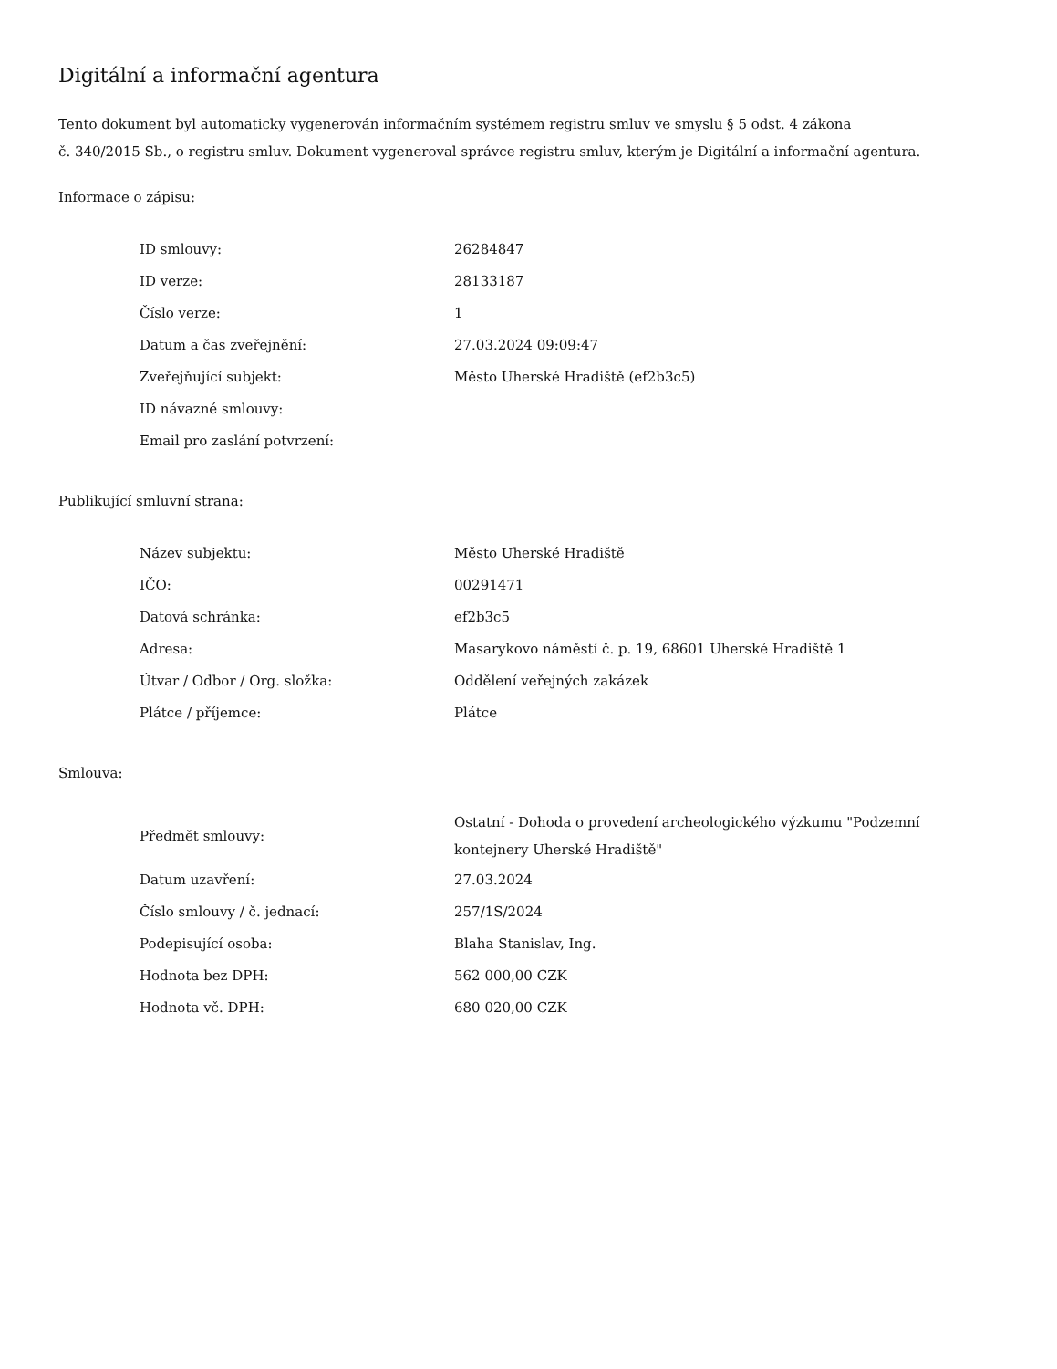Digitální a informační agentura
Tento dokument byl automaticky vygenerován informačním systémem registru smluv ve smyslu § 5 odst. 4 zákona
č. 340/2015 Sb., o registru smluv. Dokument vygeneroval správce registru smluv, kterým je Digitální a informační agentura.
Informace o zápisu:
| ID smlouvy: | 26284847 |
| ID verze: | 28133187 |
| Číslo verze: | 1 |
| Datum a čas zveřejnění: | 27.03.2024 09:09:47 |
| Zveřejňující subjekt: | Město Uherské Hradiště (ef2b3c5) |
| ID návazné smlouvy: | |
| Email pro zaslání potvrzení: | |
Publikující smluvní strana:
| Název subjektu: | Město Uherské Hradiště |
| IČO: | 00291471 |
| Datová schránka: | ef2b3c5 |
| Adresa: | Masarykovo náměstí č. p. 19, 68601 Uherské Hradiště 1 |
| Útvar / Odbor / Org. složka: | Oddělení veřejných zakázek |
| Plátce / příjemce: | Plátce |
Smlouva:
| Předmět smlouvy: | Ostatní - Dohoda o provedení archeologického výzkumu "Podzemní kontejnery Uherské Hradiště" |
| Datum uzavření: | 27.03.2024 |
| Číslo smlouvy / č. jednací: | 257/1S/2024 |
| Podepisující osoba: | Blaha Stanislav, Ing. |
| Hodnota bez DPH: | 562 000,00 CZK |
| Hodnota vč. DPH: | 680 020,00 CZK |